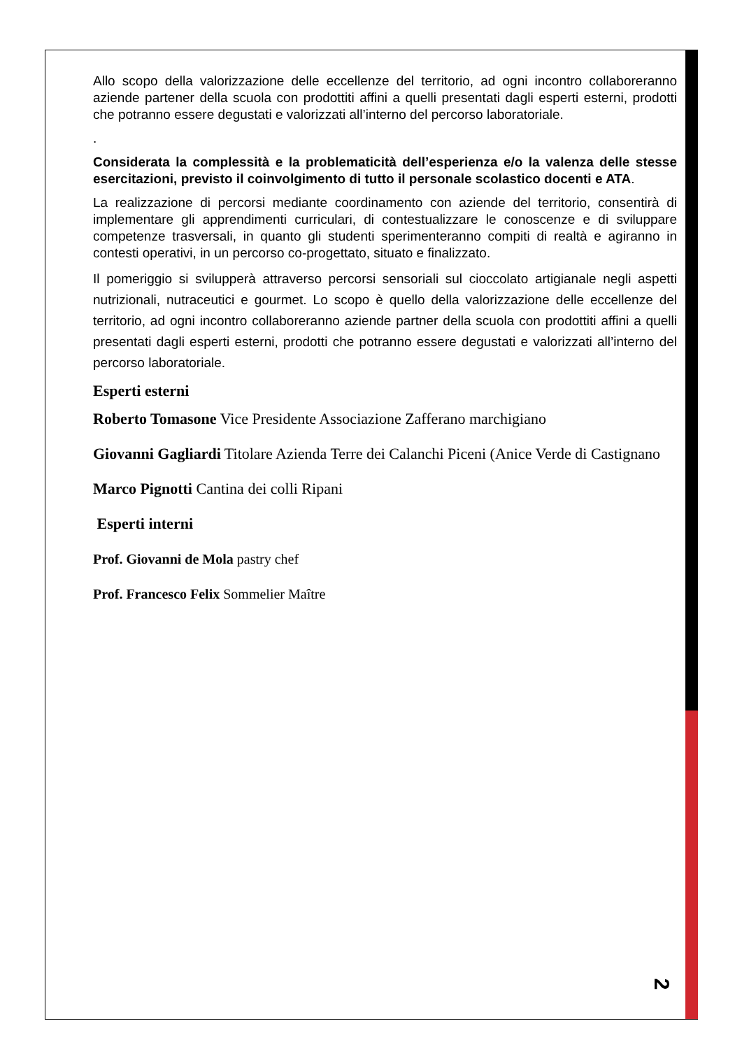Allo scopo della valorizzazione delle eccellenze del territorio, ad ogni incontro collaboreranno aziende partener della scuola con prodottiti affini a quelli presentati dagli esperti esterni, prodotti che potranno essere degustati e valorizzati all’interno del percorso laboratoriale.
.
Considerata la complessità e la problematicità dell’esperienza e/o la valenza delle stesse esercitazioni, previsto il coinvolgimento di tutto il personale scolastico docenti e ATA.
La realizzazione di percorsi mediante coordinamento con aziende del territorio, consentirà di implementare gli apprendimenti curriculari, di contestualizzare le conoscenze e di sviluppare competenze trasversali, in quanto gli studenti sperimenteranno compiti di realtà e agiranno in contesti operativi, in un percorso co-progettato, situato e finalizzato.
Il pomeriggio si svilupperà attraverso percorsi sensoriali sul cioccolato artigianale negli aspetti nutrizionali, nutraceutici e gourmet. Lo scopo è quello della valorizzazione delle eccellenze del territorio, ad ogni incontro collaboreranno aziende partner della scuola con prodottiti affini a quelli presentati dagli esperti esterni, prodotti che potranno essere degustati e valorizzati all’interno del percorso laboratoriale.
Esperti esterni
Roberto Tomasone Vice Presidente Associazione Zafferano marchigiano
Giovanni Gagliardi Titolare Azienda Terre dei Calanchi Piceni (Anice Verde di Castignano
Marco Pignotti Cantina dei colli Ripani
Esperti interni
Prof. Giovanni de Mola pastry chef
Prof. Francesco Felix Sommelier Maître
2